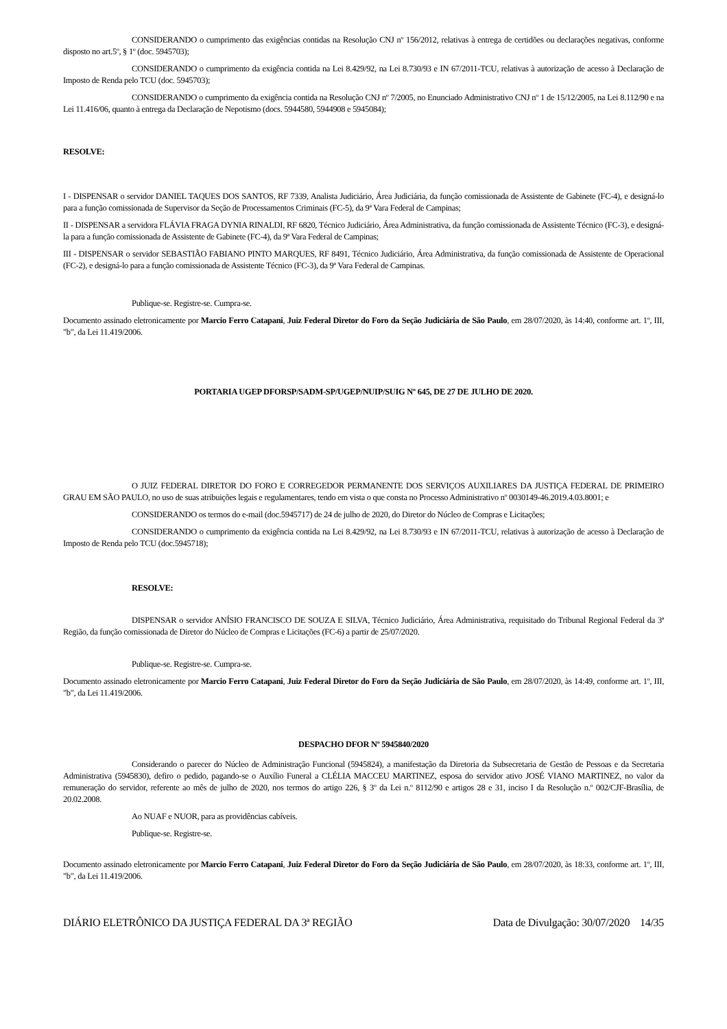CONSIDERANDO o cumprimento das exigências contidas na Resolução CNJ nº 156/2012, relativas à entrega de certidões ou declarações negativas, conforme disposto no art.5º, § 1º (doc. 5945703);
CONSIDERANDO o cumprimento da exigência contida na Lei 8.429/92, na Lei 8.730/93 e IN 67/2011-TCU, relativas à autorização de acesso à Declaração de Imposto de Renda pelo TCU (doc. 5945703);
CONSIDERANDO o cumprimento da exigência contida na Resolução CNJ nº 7/2005, no Enunciado Administrativo CNJ nº 1 de 15/12/2005, na Lei 8.112/90 e na Lei 11.416/06, quanto à entrega da Declaração de Nepotismo (docs. 5944580, 5944908 e 5945084);
RESOLVE:
I - DISPENSAR o servidor DANIEL TAQUES DOS SANTOS, RF 7339, Analista Judiciário, Área Judiciária, da função comissionada de Assistente de Gabinete (FC-4), e designá-lo para a função comissionada de Supervisor da Seção de Processamentos Criminais (FC-5), da 9ª Vara Federal de Campinas;
II - DISPENSAR a servidora FLÁVIA FRAGA DYNIA RINALDI, RF 6820, Técnico Judiciário, Área Administrativa, da função comissionada de Assistente Técnico (FC-3), e designá-la para a função comissionada de Assistente de Gabinete (FC-4), da 9ª Vara Federal de Campinas;
III - DISPENSAR o servidor SEBASTIÃO FABIANO PINTO MARQUES, RF 8491, Técnico Judiciário, Área Administrativa, da função comissionada de Assistente de Operacional (FC-2), e designá-lo para a função comissionada de Assistente Técnico (FC-3), da 9ª Vara Federal de Campinas.
Publique-se. Registre-se. Cumpra-se.
Documento assinado eletronicamente por Marcio Ferro Catapani, Juiz Federal Diretor do Foro da Seção Judiciária de São Paulo, em 28/07/2020, às 14:40, conforme art. 1º, III, "b", da Lei 11.419/2006.
PORTARIA UGEP DFORSP/SADM-SP/UGEP/NUIP/SUIG Nº 645, DE 27 DE JULHO DE 2020.
O JUIZ FEDERAL DIRETOR DO FORO E CORREGEDOR PERMANENTE DOS SERVIÇOS AUXILIARES DA JUSTIÇA FEDERAL DE PRIMEIRO GRAU EM SÃO PAULO, no uso de suas atribuições legais e regulamentares, tendo em vista o que consta no Processo Administrativo nº 0030149-46.2019.4.03.8001; e
CONSIDERANDO os termos do e-mail (doc.5945717) de 24 de julho de 2020, do Diretor do Núcleo de Compras e Licitações;
CONSIDERANDO o cumprimento da exigência contida na Lei 8.429/92, na Lei 8.730/93 e IN 67/2011-TCU, relativas à autorização de acesso à Declaração de Imposto de Renda pelo TCU (doc.5945718);
RESOLVE:
DISPENSAR o servidor ANÍSIO FRANCISCO DE SOUZA E SILVA, Técnico Judiciário, Área Administrativa, requisitado do Tribunal Regional Federal da 3ª Região, da função comissionada de Diretor do Núcleo de Compras e Licitações (FC-6) a partir de 25/07/2020.
Publique-se. Registre-se. Cumpra-se.
Documento assinado eletronicamente por Marcio Ferro Catapani, Juiz Federal Diretor do Foro da Seção Judiciária de São Paulo, em 28/07/2020, às 14:49, conforme art. 1º, III, "b", da Lei 11.419/2006.
DESPACHO DFOR Nº 5945840/2020
Considerando o parecer do Núcleo de Administração Funcional (5945824), a manifestação da Diretoria da Subsecretaria de Gestão de Pessoas e da Secretaria Administrativa (5945830), defiro o pedido, pagando-se o Auxílio Funeral a CLÉLIA MACCEU MARTINEZ, esposa do servidor ativo JOSÉ VIANO MARTINEZ, no valor da remuneração do servidor, referente ao mês de julho de 2020, nos termos do artigo 226, § 3º da Lei n.º 8112/90 e artigos 28 e 31, inciso I da Resolução n.º 002/CJF-Brasília, de 20.02.2008.
Ao NUAF e NUOR, para as providências cabíveis.
Publique-se. Registre-se.
Documento assinado eletronicamente por Marcio Ferro Catapani, Juiz Federal Diretor do Foro da Seção Judiciária de São Paulo, em 28/07/2020, às 18:33, conforme art. 1º, III, "b", da Lei 11.419/2006.
DIÁRIO ELETRÔNICO DA JUSTIÇA FEDERAL DA 3ª REGIÃO Data de Divulgação: 30/07/2020 14/35